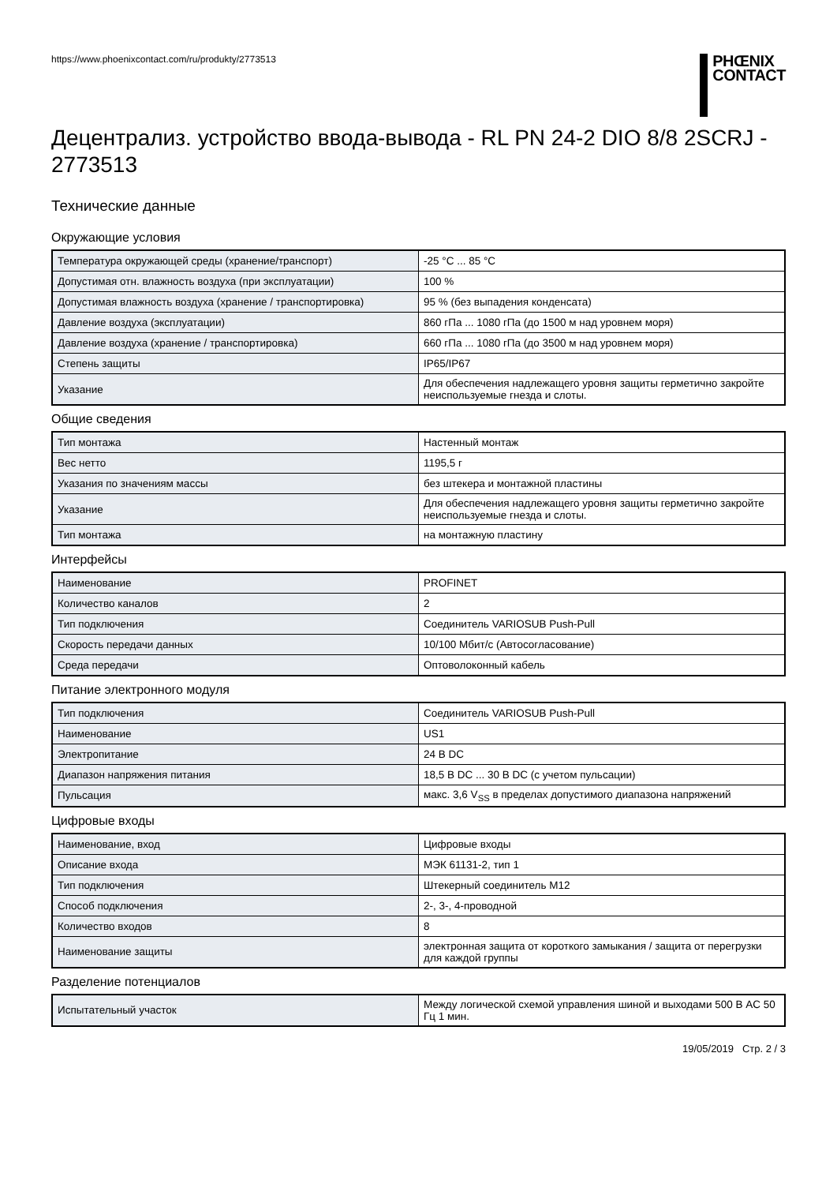https://www.phoenixcontact.com/ru/produkty/2773513
PHŒNIX
CONTACT
Децентрализ. устройство ввода-вывода - RL PN 24-2 DIO 8/8 2SCRJ - 2773513
Технические данные
Окружающие условия
| Температура окружающей среды (хранение/транспорт) | -25 °C ... 85 °C |
| Допустимая отн. влажность воздуха (при эксплуатации) | 100 % |
| Допустимая влажность воздуха (хранение / транспортировка) | 95 % (без выпадения конденсата) |
| Давление воздуха (эксплуатации) | 860 гПа ... 1080 гПа (до 1500 м над уровнем моря) |
| Давление воздуха (хранение / транспортировка) | 660 гПа ... 1080 гПа (до 3500 м над уровнем моря) |
| Степень защиты | IP65/IP67 |
| Указание | Для обеспечения надлежащего уровня защиты герметично закройте неиспользуемые гнезда и слоты. |
Общие сведения
| Тип монтажа | Настенный монтаж |
| Вес нетто | 1195,5 г |
| Указания по значениям массы | без штекера и монтажной пластины |
| Указание | Для обеспечения надлежащего уровня защиты герметично закройте неиспользуемые гнезда и слоты. |
| Тип монтажа | на монтажную пластину |
Интерфейсы
| Наименование | PROFINET |
| Количество каналов | 2 |
| Тип подключения | Соединитель VARIOSUB Push-Pull |
| Скорость передачи данных | 10/100 Мбит/с (Автосогласование) |
| Среда передачи | Оптоволоконный кабель |
Питание электронного модуля
| Тип подключения | Соединитель VARIOSUB Push-Pull |
| Наименование | US1 |
| Электропитание | 24 В DC |
| Диапазон напряжения питания | 18,5 В DC ... 30 В DC (с учетом пульсации) |
| Пульсация | макс. 3,6 V<sub>SS</sub> в пределах допустимого диапазона напряжений |
Цифровые входы
| Наименование, вход | Цифровые входы |
| Описание входа | МЭК 61131-2, тип 1 |
| Тип подключения | Штекерный соединитель M12 |
| Способ подключения | 2-, 3-, 4-проводной |
| Количество входов | 8 |
| Наименование защиты | электронная защита от короткого замыкания / защита от перегрузки для каждой группы |
Разделение потенциалов
| Испытательный участок | Между логической схемой управления шиной и выходами 500 В AC 50 Гц 1 мин. |
19/05/2019 Стр. 2 / 3